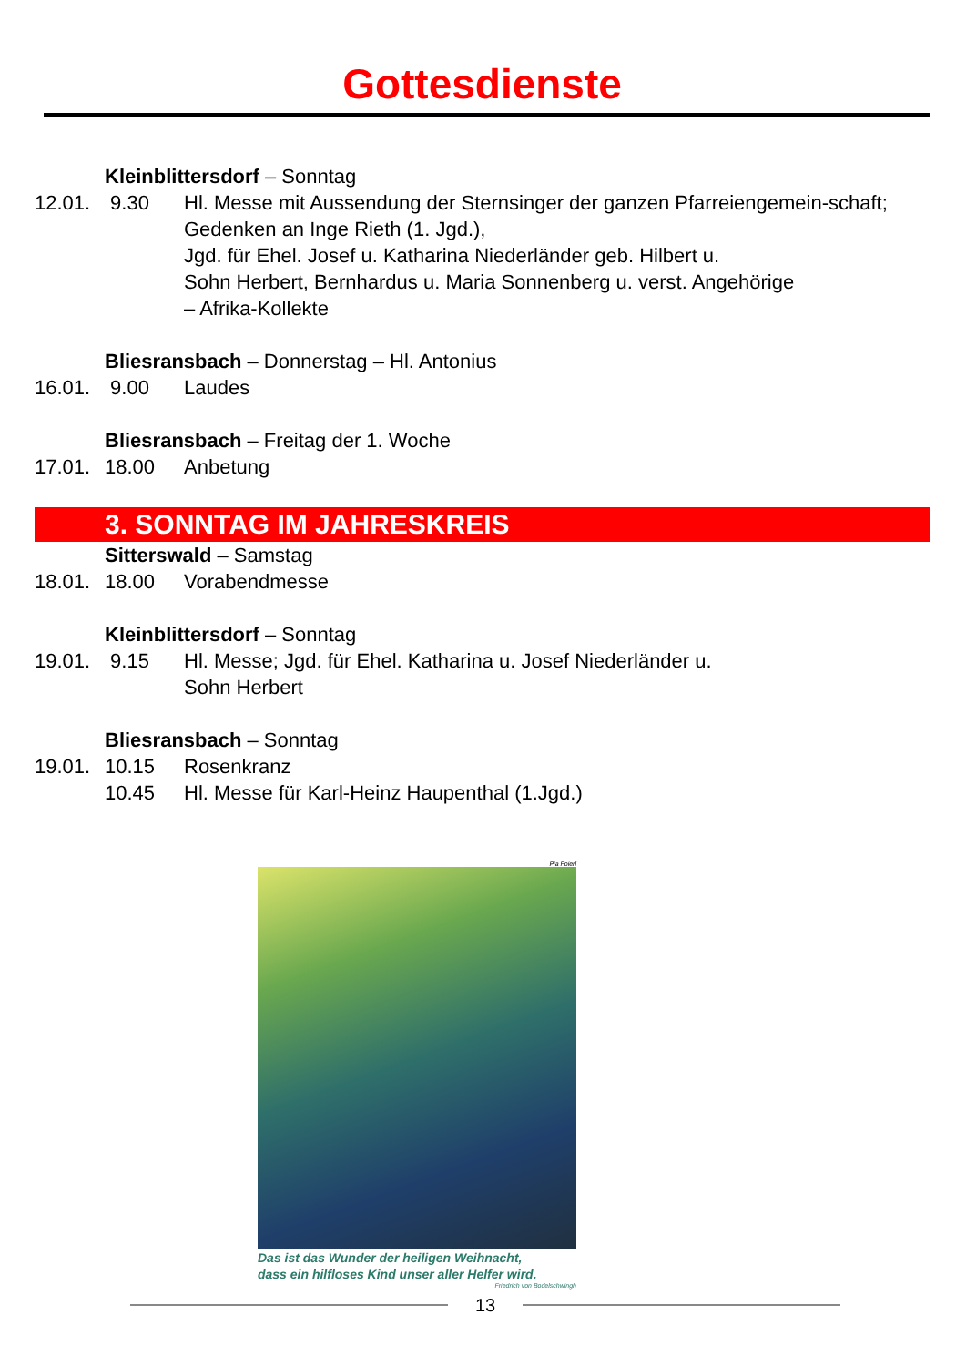Gottesdienste
Kleinblittersdorf – Sonntag
12.01.
9.30 Hl. Messe mit Aussendung der Sternsinger der ganzen Pfarreiengemein-schaft; Gedenken an Inge Rieth (1. Jgd.),
Jgd. für Ehel. Josef u. Katharina Niederländer geb. Hilbert u.
Sohn Herbert, Bernhardus u. Maria Sonnenberg u. verst. Angehörige
– Afrika-Kollekte
Bliesransbach – Donnerstag – Hl. Antonius
16.01.
9.00 Laudes
Bliesransbach – Freitag der 1. Woche
17.01.
18.00 Anbetung
3. SONNTAG IM JAHRESKREIS
Sitterswald – Samstag
18.01.
18.00 Vorabendmesse
Kleinblittersdorf – Sonntag
19.01.
9.15 Hl. Messe; Jgd. für Ehel. Katharina u. Josef Niederländer u.
Sohn Herbert
Bliesransbach – Sonntag
19.01.
10.15 Rosenkranz
10.45 Hl. Messe für Karl-Heinz Haupenthal (1.Jgd.)
Pia Foierl
Das ist das Wunder der heiligen Weihnacht,
dass ein hilfloses Kind unser aller Helfer wird.
Friedrich von Bodelschwingh
13